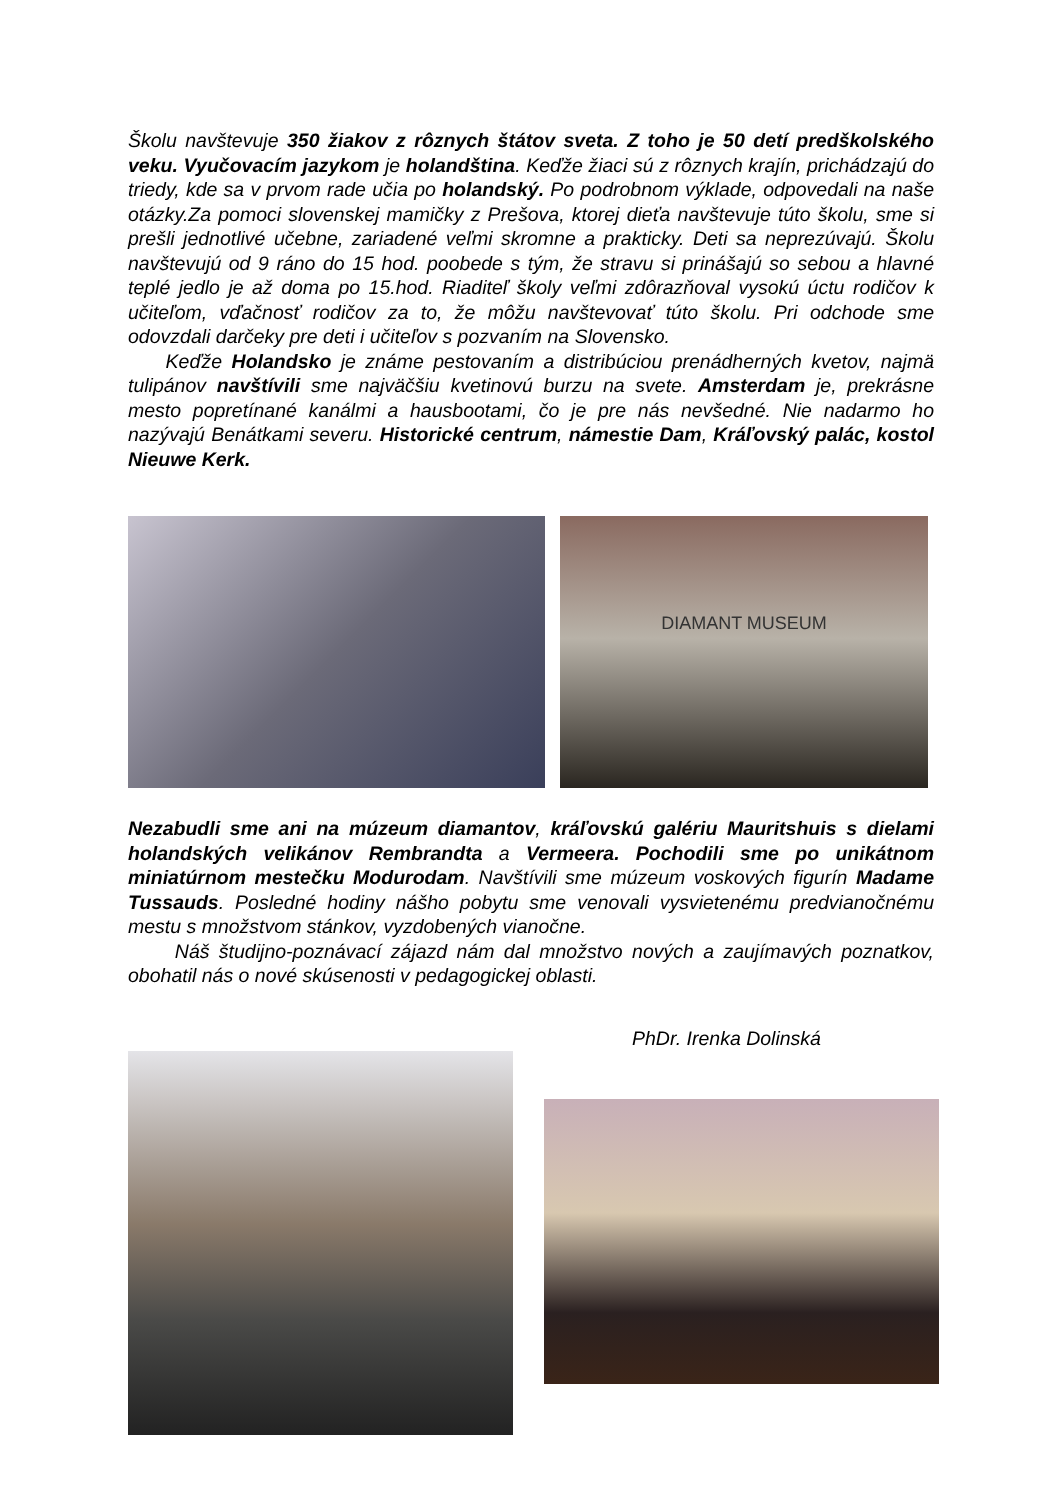Školu navštevuje 350 žiakov z rôznych štátov sveta. Z toho je 50 detí predškolského veku. Vyučovacím jazykom je holandština. Keďže žiaci sú z rôznych krajín, prichádzajú do triedy, kde sa v prvom rade učia po holandský. Po podrobnom výklade, odpovedali na naše otázky.Za pomoci slovenskej mamičky z Prešova, ktorej dieťa navštevuje túto školu, sme si prešli jednotlivé učebne, zariadené veľmi skromne a prakticky. Deti sa neprezúvajú. Školu navštevujú od 9 ráno do 15 hod. poobede s tým, že stravu si prinášajú so sebou a hlavné teplé jedlo je až doma po 15.hod. Riaditeľ školy veľmi zdôrazňoval vysokú úctu rodičov k učiteľom, vďačnosť rodičov za to, že môžu navštevovať túto školu. Pri odchode sme odovzdali darčeky pre deti i učiteľov s pozvaním na Slovensko.
Keďže Holandsko je známe pestovaním a distribúciou prenádherných kvetov, najmä tulipánov navštívili sme najväčšiu kvetinovú burzu na svete. Amsterdam je, prekrásne mesto popretínané kanálmi a hausbootami, čo je pre nás nevšedné. Nie nadarmo ho nazývajú Benátkami severu. Historické centrum, námestie Dam, Kráľovský palác, kostol Nieuwe Kerk.
DIAMANT MUSEUM
Nezabudli sme ani na múzeum diamantov, kráľovskú galériu Mauritshuis s dielami holandských velikánov Rembrandta a Vermeera. Pochodili sme po unikátnom miniatúrnom mestečku Modurodam. Navštívili sme múzeum voskových figurín Madame Tussauds. Posledné hodiny nášho pobytu sme venovali vysvietenému predvianočnému mestu s množstvom stánkov, vyzdobených vianočne.
Náš študijno-poznávací zájazd nám dal množstvo nových a zaujímavých poznatkov, obohatil nás o nové skúsenosti v pedagogickej oblasti.
PhDr. Irenka Dolinská